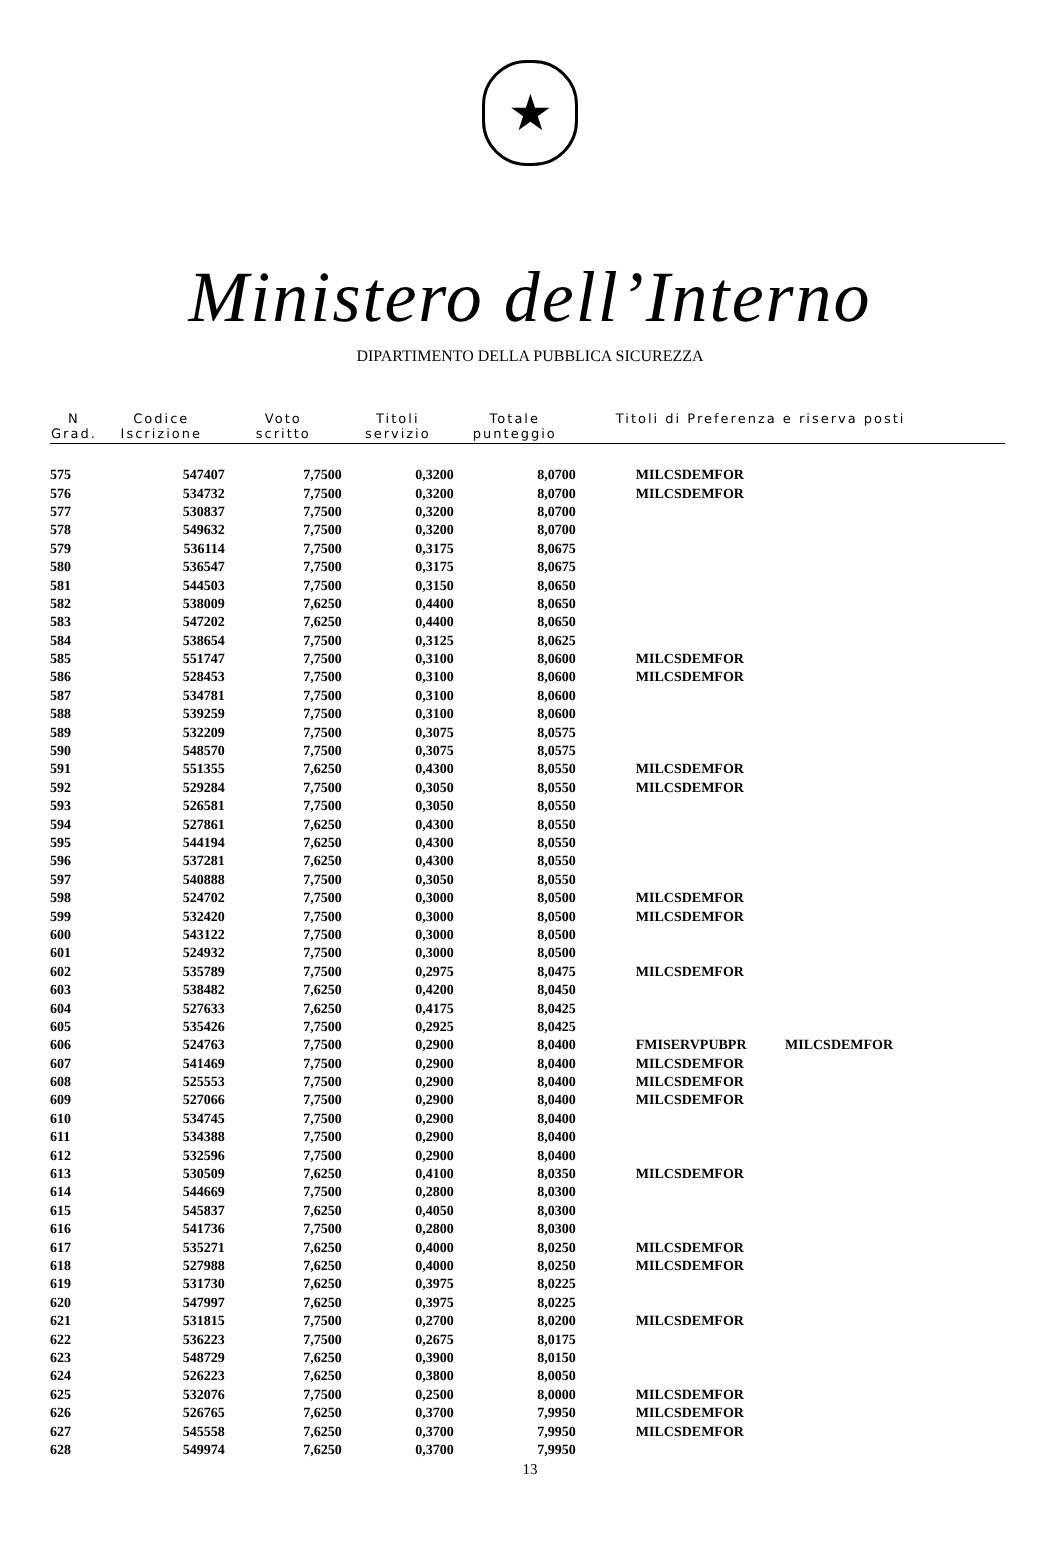★
Ministero dell’Interno
DIPARTIMENTO DELLA PUBBLICA SICUREZZA
| N Grad. | Codice Iscrizione | Voto scritto | Titoli servizio | Totale punteggio | Titoli di Preferenza e riserva posti |
| --- | --- | --- | --- | --- | --- |
| 575 | 547407 | 7,7500 | 0,3200 | 8,0700 | MILCSDEMFOR |
| 576 | 534732 | 7,7500 | 0,3200 | 8,0700 | MILCSDEMFOR |
| 577 | 530837 | 7,7500 | 0,3200 | 8,0700 | |
| 578 | 549632 | 7,7500 | 0,3200 | 8,0700 | |
| 579 | 536114 | 7,7500 | 0,3175 | 8,0675 | |
| 580 | 536547 | 7,7500 | 0,3175 | 8,0675 | |
| 581 | 544503 | 7,7500 | 0,3150 | 8,0650 | |
| 582 | 538009 | 7,6250 | 0,4400 | 8,0650 | |
| 583 | 547202 | 7,6250 | 0,4400 | 8,0650 | |
| 584 | 538654 | 7,7500 | 0,3125 | 8,0625 | |
| 585 | 551747 | 7,7500 | 0,3100 | 8,0600 | MILCSDEMFOR |
| 586 | 528453 | 7,7500 | 0,3100 | 8,0600 | MILCSDEMFOR |
| 587 | 534781 | 7,7500 | 0,3100 | 8,0600 | |
| 588 | 539259 | 7,7500 | 0,3100 | 8,0600 | |
| 589 | 532209 | 7,7500 | 0,3075 | 8,0575 | |
| 590 | 548570 | 7,7500 | 0,3075 | 8,0575 | |
| 591 | 551355 | 7,6250 | 0,4300 | 8,0550 | MILCSDEMFOR |
| 592 | 529284 | 7,7500 | 0,3050 | 8,0550 | MILCSDEMFOR |
| 593 | 526581 | 7,7500 | 0,3050 | 8,0550 | |
| 594 | 527861 | 7,6250 | 0,4300 | 8,0550 | |
| 595 | 544194 | 7,6250 | 0,4300 | 8,0550 | |
| 596 | 537281 | 7,6250 | 0,4300 | 8,0550 | |
| 597 | 540888 | 7,7500 | 0,3050 | 8,0550 | |
| 598 | 524702 | 7,7500 | 0,3000 | 8,0500 | MILCSDEMFOR |
| 599 | 532420 | 7,7500 | 0,3000 | 8,0500 | MILCSDEMFOR |
| 600 | 543122 | 7,7500 | 0,3000 | 8,0500 | |
| 601 | 524932 | 7,7500 | 0,3000 | 8,0500 | |
| 602 | 535789 | 7,7500 | 0,2975 | 8,0475 | MILCSDEMFOR |
| 603 | 538482 | 7,6250 | 0,4200 | 8,0450 | |
| 604 | 527633 | 7,6250 | 0,4175 | 8,0425 | |
| 605 | 535426 | 7,7500 | 0,2925 | 8,0425 | |
| 606 | 524763 | 7,7500 | 0,2900 | 8,0400 | FMISERVPUBPR MILCSDEMFOR |
| 607 | 541469 | 7,7500 | 0,2900 | 8,0400 | MILCSDEMFOR |
| 608 | 525553 | 7,7500 | 0,2900 | 8,0400 | MILCSDEMFOR |
| 609 | 527066 | 7,7500 | 0,2900 | 8,0400 | MILCSDEMFOR |
| 610 | 534745 | 7,7500 | 0,2900 | 8,0400 | |
| 611 | 534388 | 7,7500 | 0,2900 | 8,0400 | |
| 612 | 532596 | 7,7500 | 0,2900 | 8,0400 | |
| 613 | 530509 | 7,6250 | 0,4100 | 8,0350 | MILCSDEMFOR |
| 614 | 544669 | 7,7500 | 0,2800 | 8,0300 | |
| 615 | 545837 | 7,6250 | 0,4050 | 8,0300 | |
| 616 | 541736 | 7,7500 | 0,2800 | 8,0300 | |
| 617 | 535271 | 7,6250 | 0,4000 | 8,0250 | MILCSDEMFOR |
| 618 | 527988 | 7,6250 | 0,4000 | 8,0250 | MILCSDEMFOR |
| 619 | 531730 | 7,6250 | 0,3975 | 8,0225 | |
| 620 | 547997 | 7,6250 | 0,3975 | 8,0225 | |
| 621 | 531815 | 7,7500 | 0,2700 | 8,0200 | MILCSDEMFOR |
| 622 | 536223 | 7,7500 | 0,2675 | 8,0175 | |
| 623 | 548729 | 7,6250 | 0,3900 | 8,0150 | |
| 624 | 526223 | 7,6250 | 0,3800 | 8,0050 | |
| 625 | 532076 | 7,7500 | 0,2500 | 8,0000 | MILCSDEMFOR |
| 626 | 526765 | 7,6250 | 0,3700 | 7,9950 | MILCSDEMFOR |
| 627 | 545558 | 7,6250 | 0,3700 | 7,9950 | MILCSDEMFOR |
| 628 | 549974 | 7,6250 | 0,3700 | 7,9950 | |
13